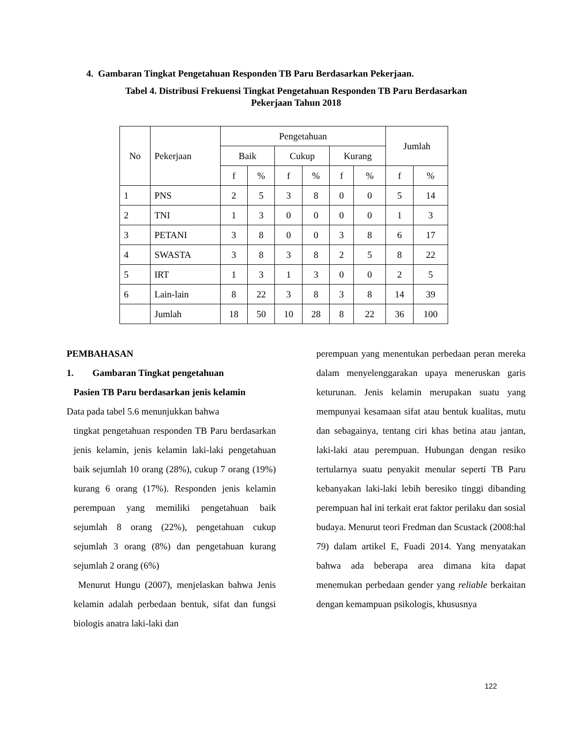4. Gambaran Tingkat Pengetahuan Responden TB Paru Berdasarkan Pekerjaan.
Tabel 4. Distribusi Frekuensi Tingkat Pengetahuan Responden TB Paru Berdasarkan Pekerjaan Tahun 2018
| No | Pekerjaan | Pengetahuan | | | | | | Jumlah | |
| --- | --- | --- | --- | --- | --- | --- | --- | --- | --- |
| | | Baik | | Cukup | | Kurang | | | |
| | | f | % | f | % | f | % | f | % |
| 1 | PNS | 2 | 5 | 3 | 8 | 0 | 0 | 5 | 14 |
| 2 | TNI | 1 | 3 | 0 | 0 | 0 | 0 | 1 | 3 |
| 3 | PETANI | 3 | 8 | 0 | 0 | 3 | 8 | 6 | 17 |
| 4 | SWASTA | 3 | 8 | 3 | 8 | 2 | 5 | 8 | 22 |
| 5 | IRT | 1 | 3 | 1 | 3 | 0 | 0 | 2 | 5 |
| 6 | Lain-lain | 8 | 22 | 3 | 8 | 3 | 8 | 14 | 39 |
| | Jumlah | 18 | 50 | 10 | 28 | 8 | 22 | 36 | 100 |
PEMBAHASAN
1. Gambaran Tingkat pengetahuan
Pasien TB Paru berdasarkan jenis kelamin
Data pada tabel 5.6 menunjukkan bahwa
tingkat pengetahuan responden TB Paru berdasarkan jenis kelamin, jenis kelamin laki-laki pengetahuan baik sejumlah 10 orang (28%), cukup 7 orang (19%) kurang 6 orang (17%). Responden jenis kelamin perempuan yang memiliki pengetahuan baik sejumlah 8 orang (22%), pengetahuan cukup sejumlah 3 orang (8%) dan pengetahuan kurang sejumlah 2 orang (6%)
Menurut Hungu (2007), menjelaskan bahwa Jenis kelamin adalah perbedaan bentuk, sifat dan fungsi biologis anatra laki-laki dan
perempuan yang menentukan perbedaan peran mereka dalam menyelenggarakan upaya meneruskan garis keturunan. Jenis kelamin merupakan suatu yang mempunyai kesamaan sifat atau bentuk kualitas, mutu dan sebagainya, tentang ciri khas betina atau jantan, laki-laki atau perempuan. Hubungan dengan resiko tertularnya suatu penyakit menular seperti TB Paru kebanyakan laki-laki lebih beresiko tinggi dibanding perempuan hal ini terkait erat faktor perilaku dan sosial budaya. Menurut teori Fredman dan Scustack (2008:hal 79) dalam artikel E, Fuadi 2014. Yang menyatakan bahwa ada beberapa area dimana kita dapat menemukan perbedaan gender yang reliable berkaitan dengan kemampuan psikologis, khususnya
122